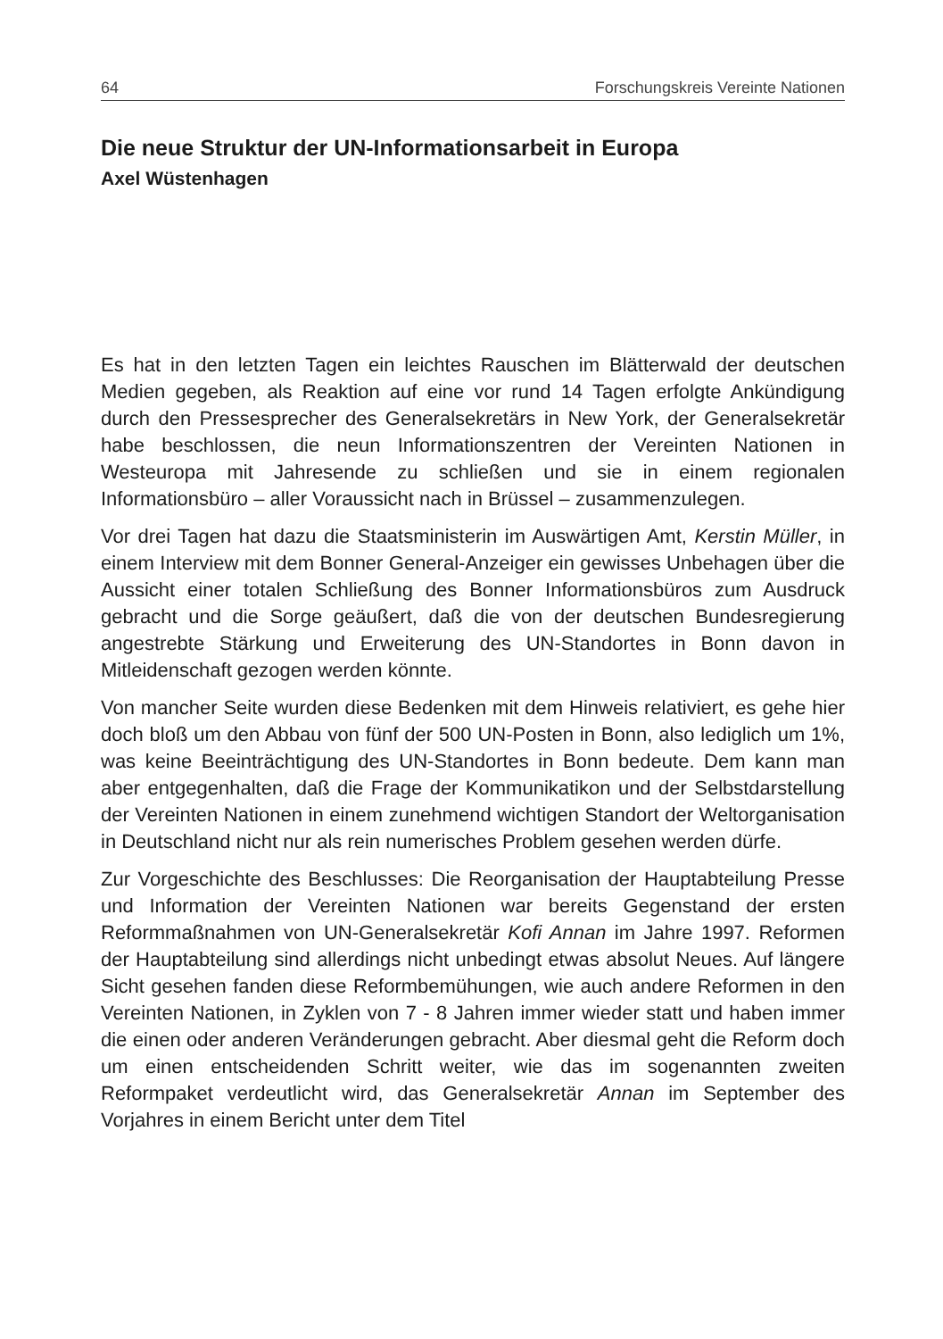64 Forschungskreis Vereinte Nationen
Die neue Struktur der UN-Informationsarbeit in Europa
Axel Wüstenhagen
Es hat in den letzten Tagen ein leichtes Rauschen im Blätterwald der deutschen Medien gegeben, als Reaktion auf eine vor rund 14 Tagen erfolgte Ankündigung durch den Pressesprecher des Generalsekretärs in New York, der Generalsekretär habe beschlossen, die neun Informationszentren der Vereinten Nationen in Westeuropa mit Jahresende zu schließen und sie in einem regionalen Informationsbüro – aller Voraussicht nach in Brüssel – zusammenzulegen.
Vor drei Tagen hat dazu die Staatsministerin im Auswärtigen Amt, Kerstin Müller, in einem Interview mit dem Bonner General-Anzeiger ein gewisses Unbehagen über die Aussicht einer totalen Schließung des Bonner Informationsbüros zum Ausdruck gebracht und die Sorge geäußert, daß die von der deutschen Bundesregierung angestrebte Stärkung und Erweiterung des UN-Standortes in Bonn davon in Mitleidenschaft gezogen werden könnte.
Von mancher Seite wurden diese Bedenken mit dem Hinweis relativiert, es gehe hier doch bloß um den Abbau von fünf der 500 UN-Posten in Bonn, also lediglich um 1%, was keine Beeinträchtigung des UN-Standortes in Bonn bedeute. Dem kann man aber entgegenhalten, daß die Frage der Kommunikatikon und der Selbstdarstellung der Vereinten Nationen in einem zunehmend wichtigen Standort der Weltorganisation in Deutschland nicht nur als rein numerisches Problem gesehen werden dürfe.
Zur Vorgeschichte des Beschlusses: Die Reorganisation der Hauptabteilung Presse und Information der Vereinten Nationen war bereits Gegenstand der ersten Reformmaßnahmen von UN-Generalsekretär Kofi Annan im Jahre 1997. Reformen der Hauptabteilung sind allerdings nicht unbedingt etwas absolut Neues. Auf längere Sicht gesehen fanden diese Reformbemühungen, wie auch andere Reformen in den Vereinten Nationen, in Zyklen von 7 - 8 Jahren immer wieder statt und haben immer die einen oder anderen Veränderungen gebracht. Aber diesmal geht die Reform doch um einen entscheidenden Schritt weiter, wie das im sogenannten zweiten Reformpaket verdeutlicht wird, das Generalsekretär Annan im September des Vorjahres in einem Bericht unter dem Titel